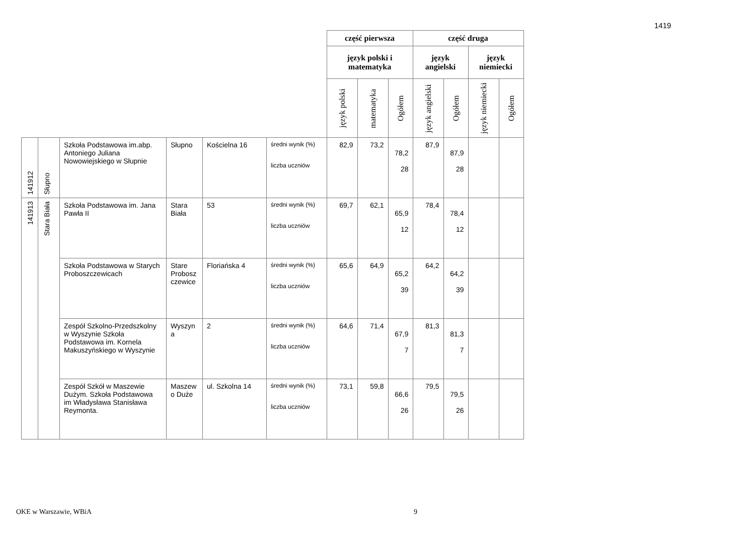1419
| | | | | | | część pierwsza | | | część druga | | | |
| | | | | | | język polski i matematyka | | | język angielski | | język niemiecki | |
| | | | | | | język polski | matematyka | Ogółem | język angielski | Ogółem | język niemiecki | Ogółem |
| 141912 | Słupno | Szkoła Podstawowa im.abp. Antoniego Juliana Nowowiejskiego w Słupnie | Słupno | Kościelna 16 | średni wynik (%) liczba uczniów | 82,9 | 73,2 | 78,2 28 | 87,9 | 87,9 28 | | |
| 141913 | Stara Biała | Szkoła Podstawowa im. Jana Pawła II | Stara Biała | 53 | średni wynik (%) liczba uczniów | 69,7 | 62,1 | 65,9 12 | 78,4 | 78,4 12 | | |
| | | Szkoła Podstawowa w Starych Proboszczewicach | Stare Probosz czewice | Floriańska 4 | średni wynik (%) liczba uczniów | 65,6 | 64,9 | 65,2 39 | 64,2 | 64,2 39 | | |
| | | Zespół Szkolno-Przedszkolny w Wyszynie Szkoła Podstawowa im. Kornela Makuszyńskiego w Wyszynie | Wyszyn a | 2 | średni wynik (%) liczba uczniów | 64,6 | 71,4 | 67,9 7 | 81,3 | 81,3 7 | | |
| | | Zespół Szkół w Maszewie Dużym. Szkoła Podstawowa im Władysława Stanisława Reymonta. | Maszew o Duże | ul. Szkolna 14 | średni wynik (%) liczba uczniów | 73,1 | 59,8 | 66,6 26 | 79,5 | 79,5 26 | | |
OKE w Warszawie, WBiA 9